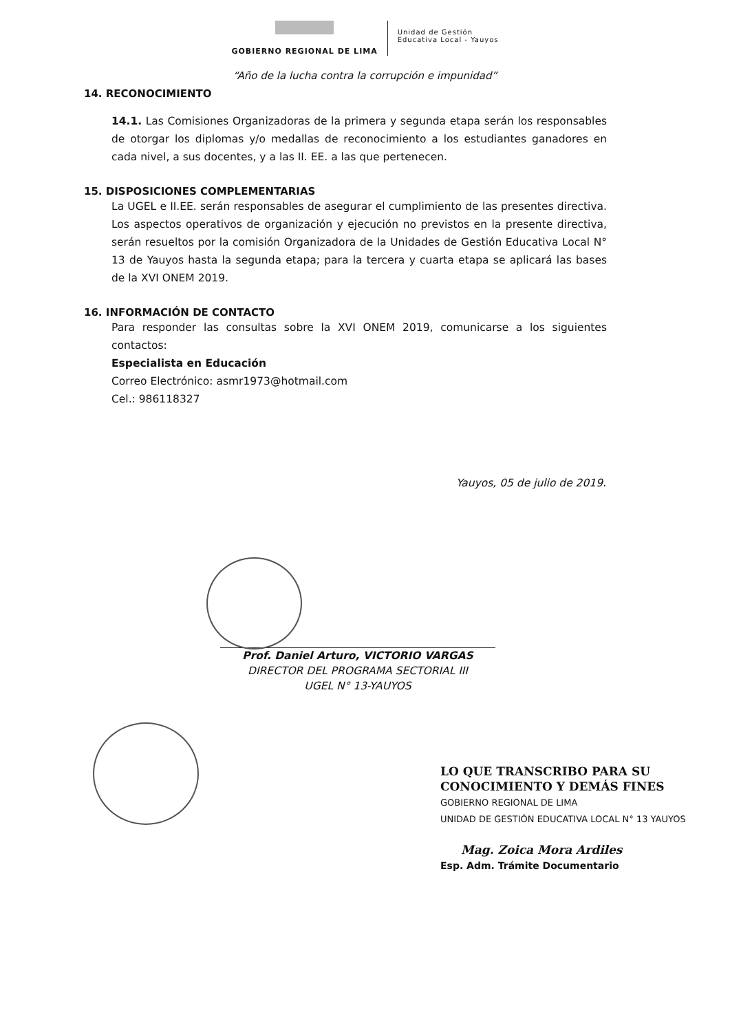GOBIERNO REGIONAL DE LIMA
Unidad de Gestión
Educativa Local - Yauyos
“Año de la lucha contra la corrupción e impunidad”
14. RECONOCIMIENTO
14.1. Las Comisiones Organizadoras de la primera y segunda etapa serán los responsables de otorgar los diplomas y/o medallas de reconocimiento a los estudiantes ganadores en cada nivel, a sus docentes, y a las II. EE. a las que pertenecen.
15. DISPOSICIONES COMPLEMENTARIAS
La UGEL e II.EE. serán responsables de asegurar el cumplimiento de las presentes directiva. Los aspectos operativos de organización y ejecución no previstos en la presente directiva, serán resueltos por la comisión Organizadora de la Unidades de Gestión Educativa Local N° 13 de Yauyos hasta la segunda etapa; para la tercera y cuarta etapa se aplicará las bases de la XVI ONEM 2019.
16. INFORMACIÓN DE CONTACTO
Para responder las consultas sobre la XVI ONEM 2019, comunicarse a los siguientes contactos:
Especialista en Educación
Correo Electrónico: asmr1973@hotmail.com
Cel.: 986118327
Yauyos, 05 de julio de 2019.
Prof. Daniel Arturo, VICTORIO VARGAS
DIRECTOR DEL PROGRAMA SECTORIAL III
UGEL N° 13-YAUYOS
LO QUE TRANSCRIBO PARA SU
CONOCIMIENTO Y DEMÁS FINES
GOBIERNO REGIONAL DE LIMA
UNIDAD DE GESTIÓN EDUCATIVA LOCAL N° 13 YAUYOS
Mag. Zoica Mora Ardiles
Esp. Adm. Trámite Documentario